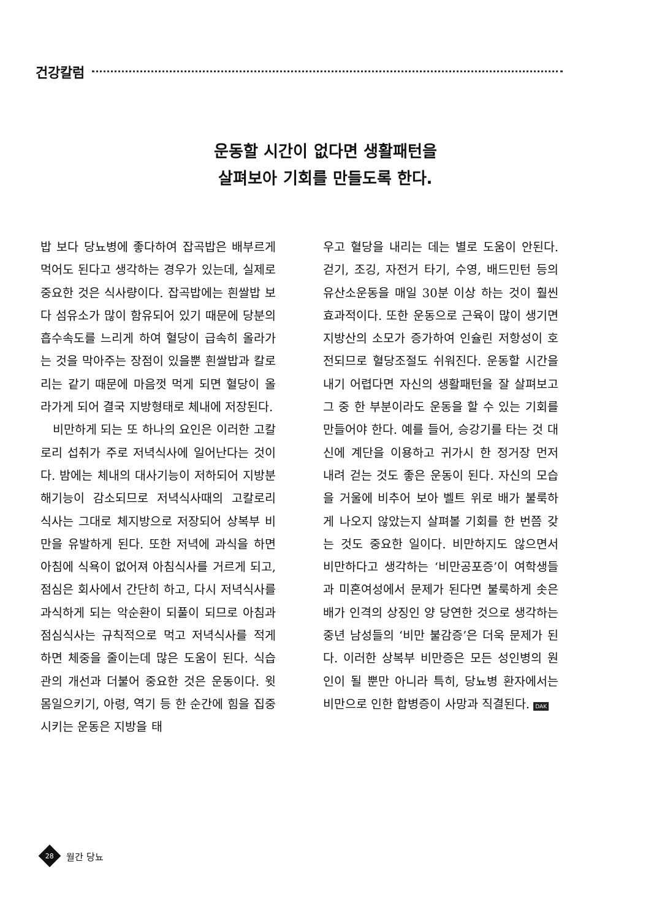건강칼럼
운동할 시간이 없다면 생활패턴을
살펴보아 기회를 만들도록 한다.
밥 보다 당뇨병에 좋다하여 잡곡밥은 배부르게 먹어도 된다고 생각하는 경우가 있는데, 실제로 중요한 것은 식사량이다. 잡곡밥에는 흰쌀밥 보다 섬유소가 많이 함유되어 있기 때문에 당분의 흡수속도를 느리게 하여 혈당이 급속히 올라가는 것을 막아주는 장점이 있을뿐 흰쌀밥과 칼로리는 같기 때문에 마음껏 먹게 되면 혈당이 올라가게 되어 결국 지방형태로 체내에 저장된다.
비만하게 되는 또 하나의 요인은 이러한 고칼로리 섭취가 주로 저녁식사에 일어난다는 것이다. 밤에는 체내의 대사기능이 저하되어 지방분해기능이 감소되므로 저녁식사때의 고칼로리 식사는 그대로 체지방으로 저장되어 상복부 비만을 유발하게 된다. 또한 저녁에 과식을 하면 아침에 식욕이 없어져 아침식사를 거르게 되고, 점심은 회사에서 간단히 하고, 다시 저녁식사를 과식하게 되는 악순환이 되풀이 되므로 아침과 점심식사는 규칙적으로 먹고 저녁식사를 적게 하면 체중을 줄이는데 많은 도움이 된다. 식습관의 개선과 더불어 중요한 것은 운동이다. 윗몸일으키기, 아령, 역기 등 한 순간에 힘을 집중시키는 운동은 지방을 태
우고 혈당을 내리는 데는 별로 도움이 안된다. 걷기, 조깅, 자전거 타기, 수영, 배드민턴 등의 유산소운동을 매일 30분 이상 하는 것이 훨씬 효과적이다. 또한 운동으로 근육이 많이 생기면 지방산의 소모가 증가하여 인슐린 저항성이 호전되므로 혈당조절도 쉬워진다. 운동할 시간을 내기 어렵다면 자신의 생활패턴을 잘 살펴보고 그 중 한 부분이라도 운동을 할 수 있는 기회를 만들어야 한다. 예를 들어, 승강기를 타는 것 대신에 계단을 이용하고 귀가시 한 정거장 먼저 내려 걷는 것도 좋은 운동이 된다. 자신의 모습을 거울에 비추어 보아 벨트 위로 배가 불룩하게 나오지 않았는지 살펴볼 기회를 한 번쯤 갖는 것도 중요한 일이다. 비만하지도 않으면서 비만하다고 생각하는 ‘비만공포증’이 여학생들과 미혼여성에서 문제가 된다면 불룩하게 솟은 배가 인격의 상징인 양 당연한 것으로 생각하는 중년 남성들의 ‘비만 불감증’은 더욱 문제가 된다. 이러한 상복부 비만증은 모든 성인병의 원인이 될 뿐만 아니라 특히, 당뇨병 환자에서는 비만으로 인한 합병증이 사망과 직결된다. DAK
28
월간 당뇨